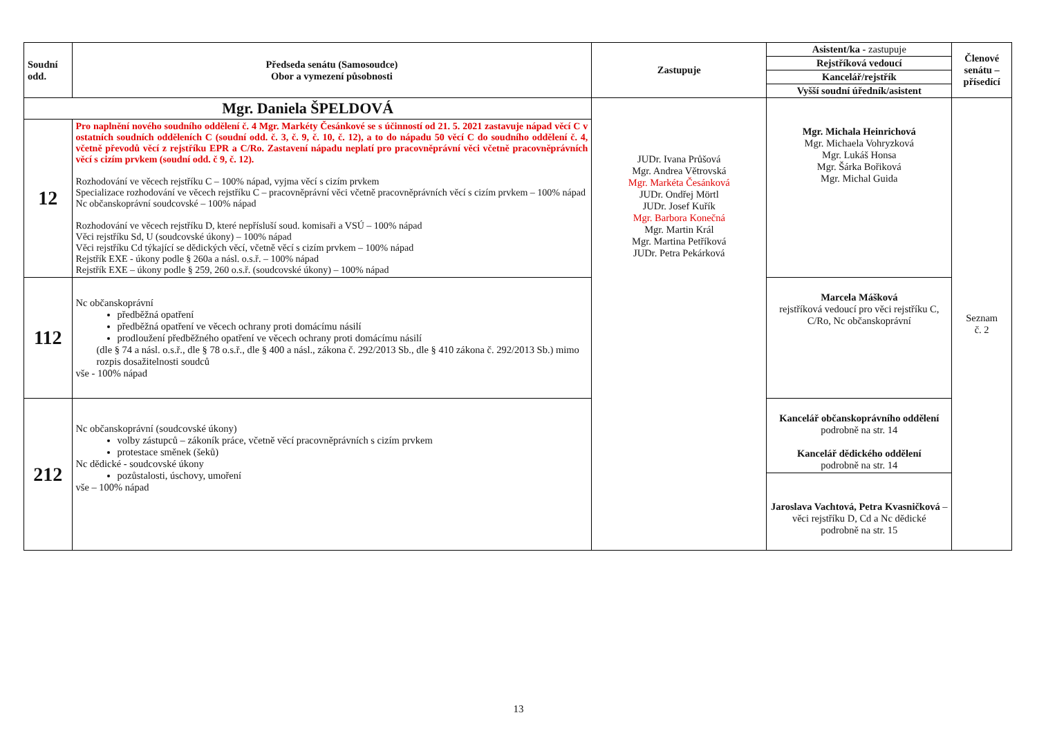| Soudní odd. | Předseda senátu (Samosoudce) Obor a vymezení působnosti | Zastupuje | Asistent/ka - zastupuje Rejstříková vedoucí Kancelář/rejstřík Vyšší soudní úředník/asistent | Členové senátu – přísedící |
| --- | --- | --- | --- | --- |
| Mgr. Daniela ŠPELDOVÁ | | JUDr. Ivana Průšová Mgr. Andrea Větrovská Mgr. Markéta Česánková JUDr. Ondřej Mörtl JUDr. Josef Kuřík Mgr. Barbora Konečná Mgr. Martin Král Mgr. Martina Petříková JUDr. Petra Pekárková | Mgr. Michala Heinrichová Mgr. Michaela Vohryzková Mgr. Lukáš Honsa Mgr. Šárka Bořiková Mgr. Michal Guida | Seznam č. 2 |
| 12 | Pro naplnění nového soudního oddělení č. 4 Mgr. Markéty Česánkové se s účinností od 21. 5. 2021 zastavuje nápad věcí C v ostatních soudních odděleních C (soudní odd. č. 3, č. 9, č. 10, č. 12), a to do nápadu 50 věcí C do soudního oddělení č. 4, včetně převodů věcí z rejstříku EPR a C/Ro. Zastavení nápadu neplatí pro pracovněprávní věci včetně pracovněprávních věcí s cizím prvkem (soudní odd. č 9, č. 12). Rozhodování ve věcech rejstříku C – 100% nápad, vyjma věcí s cizím prvkem Specializace rozhodování ve věcech rejstříku C – pracovněprávní věci včetně pracovněprávních věcí s cizím prvkem – 100% nápad Nc občanskoprávní soudcovské – 100% nápad Rozhodování ve věcech rejstříku D, které nepřísluší soud. komisaři a VSÚ – 100% nápad Věci rejstříku Sd, U (soudcovské úkony) – 100% nápad Věci rejstříku Cd týkající se dědických věcí, včetně věcí s cizím prvkem – 100% nápad Rejstřík EXE - úkony podle § 260a a násl. o.s.ř. – 100% nápad Rejstřík EXE – úkony podle § 259, 260 o.s.ř. (soudcovské úkony) – 100% nápad | | | |
| 112 | Nc občanskoprávní předběžná opatření předběžná opatření ve věcech ochrany proti domácímu násilí prodloužení předběžného opatření ve věcech ochrany proti domácímu násilí (dle § 74 a násl. o.s.ř., dle § 78 o.s.ř., dle § 400 a násl., zákona č. 292/2013 Sb., dle § 410 zákona č. 292/2013 Sb.) mimo rozpis dosažitelnosti soudců vše - 100% nápad | | Marcela Mášková rejstříková vedoucí pro věci rejstříku C, C/Ro, Nc občanskoprávní | |
| 212 | Nc občanskoprávní (soudcovské úkony) volby zástupců – zákoník práce, včetně věcí pracovněprávních s cizím prvkem protestace směnek (šeků) Nc dědické - soudcovské úkony pozůstalosti, úschovy, umoření vše – 100% nápad | | Kancelář občanskoprávního oddělení podrobně na str. 14 Kancelář dědického oddělení podrobně na str. 14 Jaroslava Vachtová, Petra Kvasničková – věci rejstříku D, Cd a Nc dědické podrobně na str. 15 | |
13